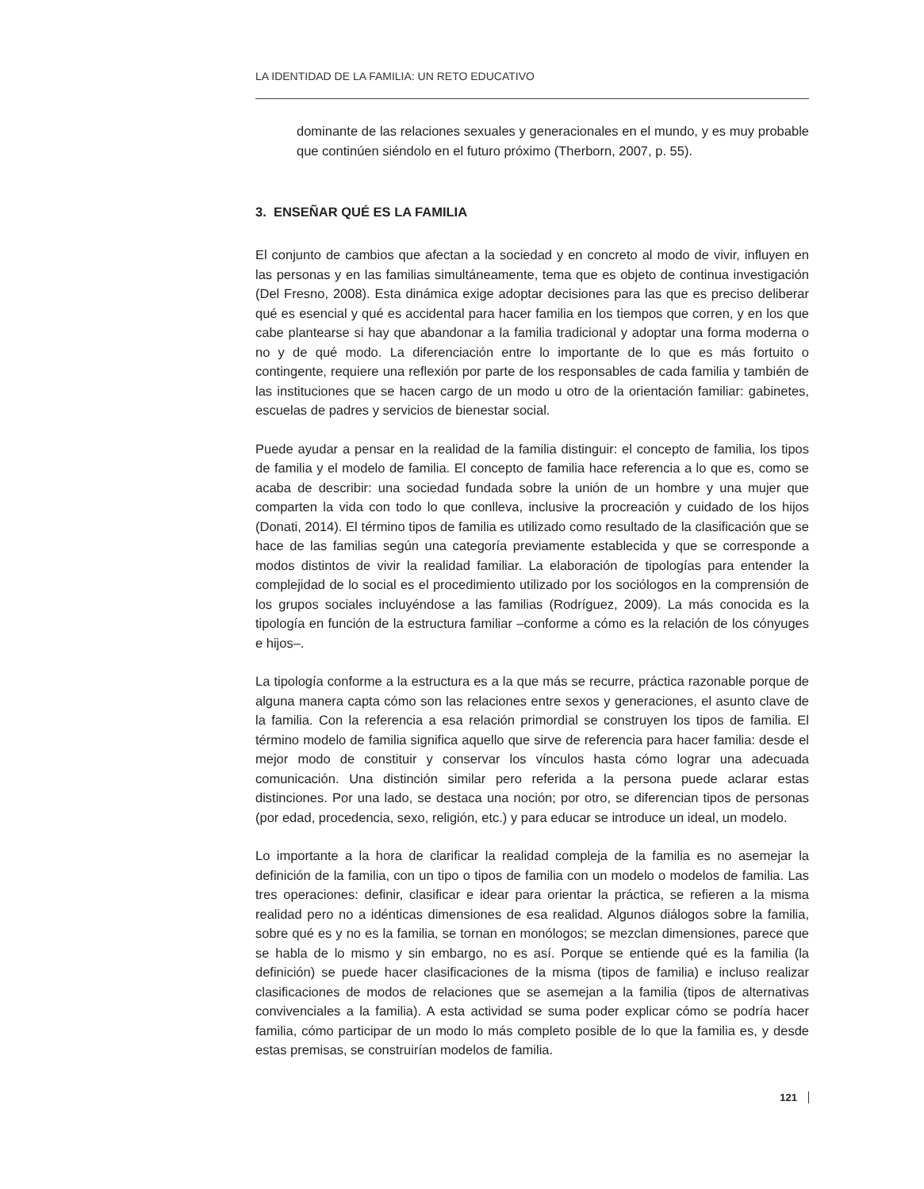LA IDENTIDAD DE LA FAMILIA: UN RETO EDUCATIVO
dominante de las relaciones sexuales y generacionales en el mundo, y es muy probable que continúen siéndolo en el futuro próximo (Therborn, 2007, p. 55).
3. ENSEÑAR QUÉ ES LA FAMILIA
El conjunto de cambios que afectan a la sociedad y en concreto al modo de vivir, influyen en las personas y en las familias simultáneamente, tema que es objeto de continua investigación (Del Fresno, 2008). Esta dinámica exige adoptar decisiones para las que es preciso deliberar qué es esencial y qué es accidental para hacer familia en los tiempos que corren, y en los que cabe plantearse si hay que abandonar a la familia tradicional y adoptar una forma moderna o no y de qué modo. La diferenciación entre lo importante de lo que es más fortuito o contingente, requiere una reflexión por parte de los responsables de cada familia y también de las instituciones que se hacen cargo de un modo u otro de la orientación familiar: gabinetes, escuelas de padres y servicios de bienestar social.
Puede ayudar a pensar en la realidad de la familia distinguir: el concepto de familia, los tipos de familia y el modelo de familia. El concepto de familia hace referencia a lo que es, como se acaba de describir: una sociedad fundada sobre la unión de un hombre y una mujer que comparten la vida con todo lo que conlleva, inclusive la procreación y cuidado de los hijos (Donati, 2014). El término tipos de familia es utilizado como resultado de la clasificación que se hace de las familias según una categoría previamente establecida y que se corresponde a modos distintos de vivir la realidad familiar. La elaboración de tipologías para entender la complejidad de lo social es el procedimiento utilizado por los sociólogos en la comprensión de los grupos sociales incluyéndose a las familias (Rodríguez, 2009). La más conocida es la tipología en función de la estructura familiar –conforme a cómo es la relación de los cónyuges e hijos–.
La tipología conforme a la estructura es a la que más se recurre, práctica razonable porque de alguna manera capta cómo son las relaciones entre sexos y generaciones, el asunto clave de la familia. Con la referencia a esa relación primordial se construyen los tipos de familia. El término modelo de familia significa aquello que sirve de referencia para hacer familia: desde el mejor modo de constituir y conservar los vínculos hasta cómo lograr una adecuada comunicación. Una distinción similar pero referida a la persona puede aclarar estas distinciones. Por una lado, se destaca una noción; por otro, se diferencian tipos de personas (por edad, procedencia, sexo, religión, etc.) y para educar se introduce un ideal, un modelo.
Lo importante a la hora de clarificar la realidad compleja de la familia es no asemejar la definición de la familia, con un tipo o tipos de familia con un modelo o modelos de familia. Las tres operaciones: definir, clasificar e idear para orientar la práctica, se refieren a la misma realidad pero no a idénticas dimensiones de esa realidad. Algunos diálogos sobre la familia, sobre qué es y no es la familia, se tornan en monólogos; se mezclan dimensiones, parece que se habla de lo mismo y sin embargo, no es así. Porque se entiende qué es la familia (la definición) se puede hacer clasificaciones de la misma (tipos de familia) e incluso realizar clasificaciones de modos de relaciones que se asemejan a la familia (tipos de alternativas convivenciales a la familia). A esta actividad se suma poder explicar cómo se podría hacer familia, cómo participar de un modo lo más completo posible de lo que la familia es, y desde estas premisas, se construirían modelos de familia.
121